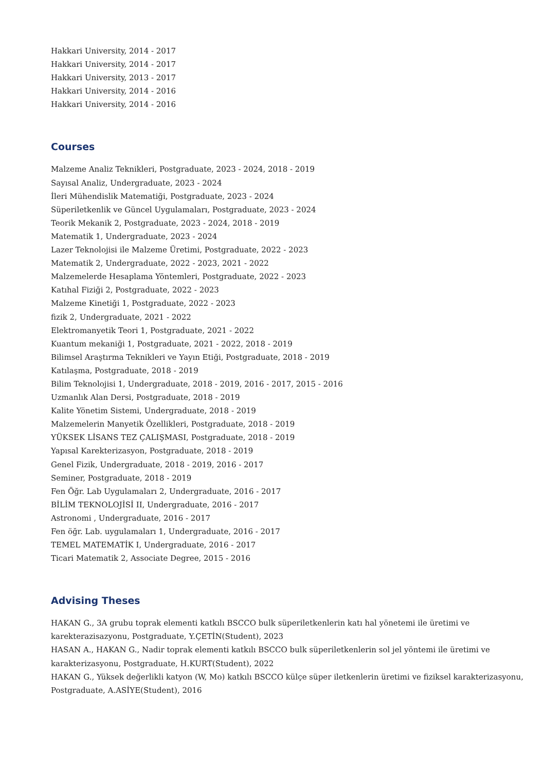Hakkari University, 2014 - 2017
Hakkari University, 2014 - 2017
Hakkari University, 2013 - 2017
Hakkari University, 2014 - 2016
Hakkari University, 2014 - 2016
Courses
Malzeme Analiz Teknikleri, Postgraduate, 2023 - 2024, 2018 - 2019
Sayısal Analiz, Undergraduate, 2023 - 2024
İleri Mühendislik Matematiği, Postgraduate, 2023 - 2024
Süperiletkenlik ve Güncel Uygulamaları, Postgraduate, 2023 - 2024
Teorik Mekanik 2, Postgraduate, 2023 - 2024, 2018 - 2019
Matematik 1, Undergraduate, 2023 - 2024
Lazer Teknolojisi ile Malzeme Üretimi, Postgraduate, 2022 - 2023
Matematik 2, Undergraduate, 2022 - 2023, 2021 - 2022
Malzemelerde Hesaplama Yöntemleri, Postgraduate, 2022 - 2023
Katıhal Fiziği 2, Postgraduate, 2022 - 2023
Malzeme Kinetiği 1, Postgraduate, 2022 - 2023
fizik 2, Undergraduate, 2021 - 2022
Elektromanyetik Teori 1, Postgraduate, 2021 - 2022
Kuantum mekaniği 1, Postgraduate, 2021 - 2022, 2018 - 2019
Bilimsel Araştırma Teknikleri ve Yayın Etiği, Postgraduate, 2018 - 2019
Katılaşma, Postgraduate, 2018 - 2019
Bilim Teknolojisi 1, Undergraduate, 2018 - 2019, 2016 - 2017, 2015 - 2016
Uzmanlık Alan Dersi, Postgraduate, 2018 - 2019
Kalite Yönetim Sistemi, Undergraduate, 2018 - 2019
Malzemelerin Manyetik Özellikleri, Postgraduate, 2018 - 2019
YÜKSEK LİSANS TEZ ÇALIŞMASI, Postgraduate, 2018 - 2019
Yapısal Karekterizasyon, Postgraduate, 2018 - 2019
Genel Fizik, Undergraduate, 2018 - 2019, 2016 - 2017
Seminer, Postgraduate, 2018 - 2019
Fen Öğr. Lab Uygulamaları 2, Undergraduate, 2016 - 2017
BİLİM TEKNOLOJİSİ II, Undergraduate, 2016 - 2017
Astronomi , Undergraduate, 2016 - 2017
Fen öğr. Lab. uygulamaları 1, Undergraduate, 2016 - 2017
TEMEL MATEMATİK I, Undergraduate, 2016 - 2017
Ticari Matematik 2, Associate Degree, 2015 - 2016
Advising Theses
HAKAN G., 3A grubu toprak elementi katkılı BSCCO bulk süperiletkenlerin katı hal yönetemi ile üretimi ve
karekterazisazyonu, Postgraduate, Y.ÇETİN(Student), 2023
HASAN A., HAKAN G., Nadir toprak elementi katkılı BSCCO bulk süperiletkenlerin sol jel yöntemi ile üretimi ve
karakterizasyonu, Postgraduate, H.KURT(Student), 2022
HAKAN G., Yüksek değerlikli katyon (W, Mo) katkılı BSCCO külçe süper iletkenlerin üretimi ve fiziksel karakterizasyonu,
Postgraduate, A.ASİYE(Student), 2016